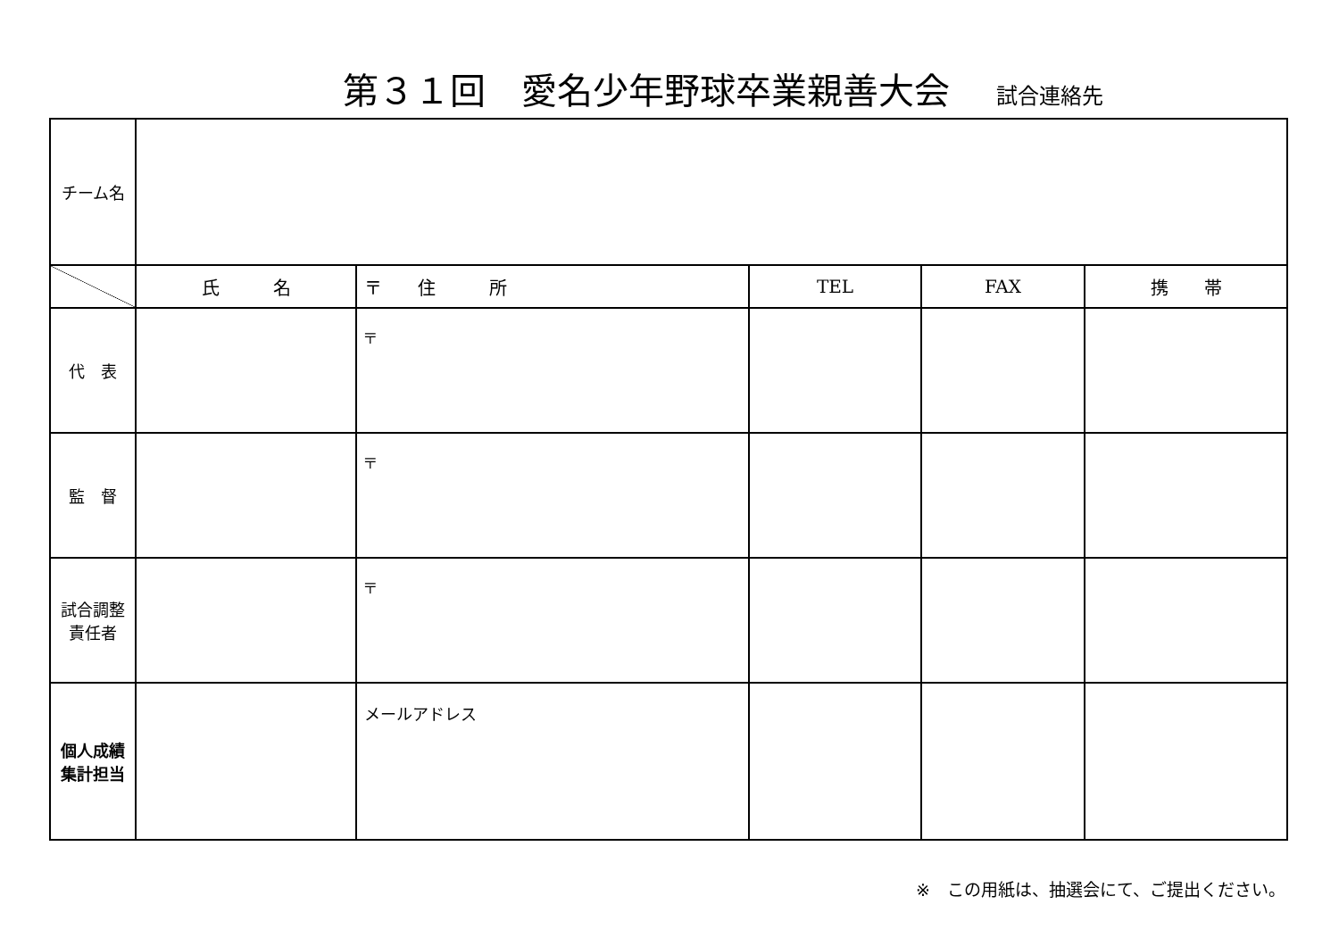第３１回　愛名少年野球卒業親善大会 試合連絡先
| チーム名 | | | | | |
| | 氏 名 | 〒 住 所 | TEL | FAX | 携 帯 |
| 代 表 | | 〒 | | | |
| 監 督 | | 〒 | | | |
| 試合調整 責任者 | | 〒 | | | |
| 個人成績 集計担当 | | メールアドレス | | | |
※　この用紙は、抽選会にて、ご提出ください。